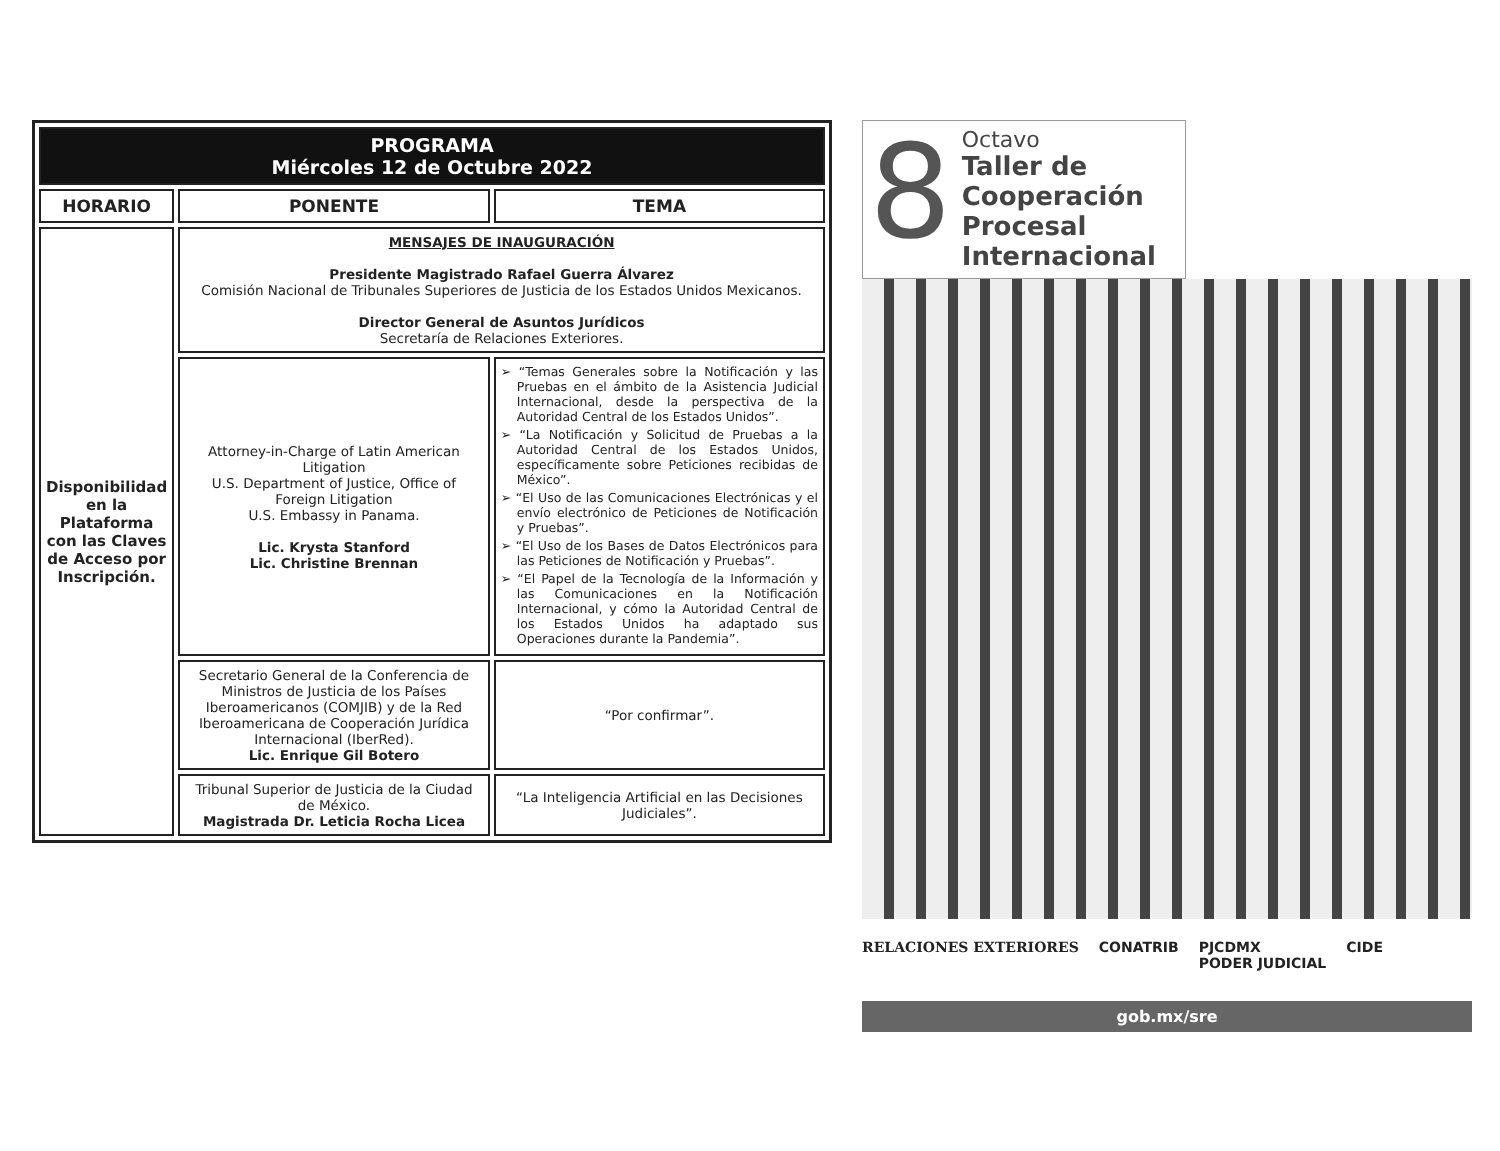| PROGRAMA Miércoles 12 de Octubre 2022 | | |
| HORARIO | PONENTE | TEMA |
| Disponibilidad en la Plataforma con las Claves de Acceso por Inscripción. | MENSAJES DE INAUGURACIÓN Presidente Magistrado Rafael Guerra Álvarez Comisión Nacional de Tribunales Superiores de Justicia de los Estados Unidos Mexicanos. Director General de Asuntos Jurídicos Secretaría de Relaciones Exteriores. | |
| | Attorney-in-Charge of Latin American Litigation U.S. Department of Justice, Office of Foreign Litigation U.S. Embassy in Panama. Lic. Krysta Stanford Lic. Christine Brennan | ➢ “Temas Generales sobre la Notificación y las Pruebas en el ámbito de la Asistencia Judicial Internacional, desde la perspectiva de la Autoridad Central de los Estados Unidos”. ➢ “La Notificación y Solicitud de Pruebas a la Autoridad Central de los Estados Unidos, específicamente sobre Peticiones recibidas de México”. ➢ “El Uso de las Comunicaciones Electrónicas y el envío electrónico de Peticiones de Notificación y Pruebas”. ➢ “El Uso de los Bases de Datos Electrónicos para las Peticiones de Notificación y Pruebas”. ➢ “El Papel de la Tecnología de la Información y las Comunicaciones en la Notificación Internacional, y cómo la Autoridad Central de los Estados Unidos ha adaptado sus Operaciones durante la Pandemia”. |
| | Secretario General de la Conferencia de Ministros de Justicia de los Países Iberoamericanos (COMJIB) y de la Red Iberoamericana de Cooperación Jurídica Internacional (IberRed). Lic. Enrique Gil Botero | “Por confirmar”. |
| | Tribunal Superior de Justicia de la Ciudad de México. Magistrada Dr. Leticia Rocha Licea | “La Inteligencia Artificial en las Decisiones Judiciales”. |
8
Octavo
Taller de
Cooperación
Procesal
Internacional
RELACIONES EXTERIORES CONATRIB PJCDMX
PODER JUDICIAL CIDE
gob.mx/sre